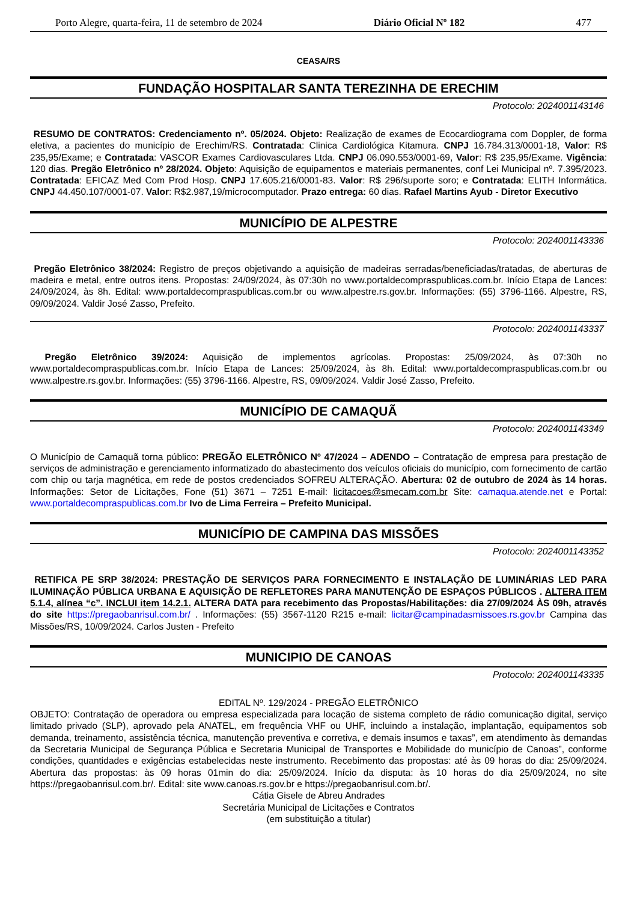Porto Alegre, quarta-feira, 11 de setembro de 2024 Diário Oficial Nº 182 477
CEASA/RS
FUNDAÇÃO HOSPITALAR SANTA TEREZINHA DE ERECHIM
Protocolo: 2024001143146
RESUMO DE CONTRATOS: Credenciamento nº. 05/2024. Objeto: Realização de exames de Ecocardiograma com Doppler, de forma eletiva, a pacientes do município de Erechim/RS. Contratada: Clinica Cardiológica Kitamura. CNPJ 16.784.313/0001-18, Valor: R$ 235,95/Exame; e Contratada: VASCOR Exames Cardiovasculares Ltda. CNPJ 06.090.553/0001-69, Valor: R$ 235,95/Exame. Vigência: 120 dias. Pregão Eletrônico nº 28/2024. Objeto: Aquisição de equipamentos e materiais permanentes, conf Lei Municipal nº. 7.395/2023. Contratada: EFICAZ Med Com Prod Hosp. CNPJ 17.605.216/0001-83. Valor: R$ 296/suporte soro; e Contratada: ELITH Informática. CNPJ 44.450.107/0001-07. Valor: R$2.987,19/microcomputador. Prazo entrega: 60 dias. Rafael Martins Ayub - Diretor Executivo
MUNICÍPIO DE ALPESTRE
Protocolo: 2024001143336
Pregão Eletrônico 38/2024: Registro de preços objetivando a aquisição de madeiras serradas/beneficiadas/tratadas, de aberturas de madeira e metal, entre outros itens. Propostas: 24/09/2024, às 07:30h no www.portaldecompraspublicas.com.br. Início Etapa de Lances: 24/09/2024, às 8h. Edital: www.portaldecompraspublicas.com.br ou www.alpestre.rs.gov.br. Informações: (55) 3796-1166. Alpestre, RS, 09/09/2024. Valdir José Zasso, Prefeito.
Protocolo: 2024001143337
Pregão Eletrônico 39/2024: Aquisição de implementos agrícolas. Propostas: 25/09/2024, às 07:30h no www.portaldecompraspublicas.com.br. Início Etapa de Lances: 25/09/2024, às 8h. Edital: www.portaldecompraspublicas.com.br ou www.alpestre.rs.gov.br. Informações: (55) 3796-1166. Alpestre, RS, 09/09/2024. Valdir José Zasso, Prefeito.
MUNICÍPIO DE CAMAQUÃ
Protocolo: 2024001143349
O Município de Camaquã torna público: PREGÃO ELETRÔNICO Nº 47/2024 – ADENDO – Contratação de empresa para prestação de serviços de administração e gerenciamento informatizado do abastecimento dos veículos oficiais do município, com fornecimento de cartão com chip ou tarja magnética, em rede de postos credenciados SOFREU ALTERAÇÃO. Abertura: 02 de outubro de 2024 às 14 horas. Informações: Setor de Licitações, Fone (51) 3671 – 7251 E-mail: licitacoes@smecam.com.br Site: camaqua.atende.net e Portal: www.portaldecompraspublicas.com.br Ivo de Lima Ferreira – Prefeito Municipal.
MUNICÍPIO DE CAMPINA DAS MISSÕES
Protocolo: 2024001143352
RETIFICA PE SRP 38/2024: PRESTAÇÃO DE SERVIÇOS PARA FORNECIMENTO E INSTALAÇÃO DE LUMINÁRIAS LED PARA ILUMINAÇÃO PÚBLICA URBANA E AQUISIÇÃO DE REFLETORES PARA MANUTENÇÃO DE ESPAÇOS PÚBLICOS . ALTERA ITEM 5.1.4, alínea “c”. INCLUI item 14.2.1. ALTERA DATA para recebimento das Propostas/Habilitações: dia 27/09/2024 ÀS 09h, através do site https://pregaobanrisul.com.br/ . Informações: (55) 3567-1120 R215 e-mail: licitar@campinadasmissoes.rs.gov.br Campina das Missões/RS, 10/09/2024. Carlos Justen - Prefeito
MUNICIPIO DE CANOAS
Protocolo: 2024001143335
EDITAL Nº. 129/2024 - PREGÃO ELETRÔNICO
OBJETO: Contratação de operadora ou empresa especializada para locação de sistema completo de rádio comunicação digital, serviço limitado privado (SLP), aprovado pela ANATEL, em frequência VHF ou UHF, incluindo a instalação, implantação, equipamentos sob demanda, treinamento, assistência técnica, manutenção preventiva e corretiva, e demais insumos e taxas”, em atendimento às demandas da Secretaria Municipal de Segurança Pública e Secretaria Municipal de Transportes e Mobilidade do município de Canoas”, conforme condições, quantidades e exigências estabelecidas neste instrumento. Recebimento das propostas: até às 09 horas do dia: 25/09/2024. Abertura das propostas: às 09 horas 01min do dia: 25/09/2024. Início da disputa: às 10 horas do dia 25/09/2024, no site https://pregaobanrisul.com.br/. Edital: site www.canoas.rs.gov.br e https://pregaobanrisul.com.br/.
Cátia Gisele de Abreu Andrades
Secretária Municipal de Licitações e Contratos
(em substituição a titular)